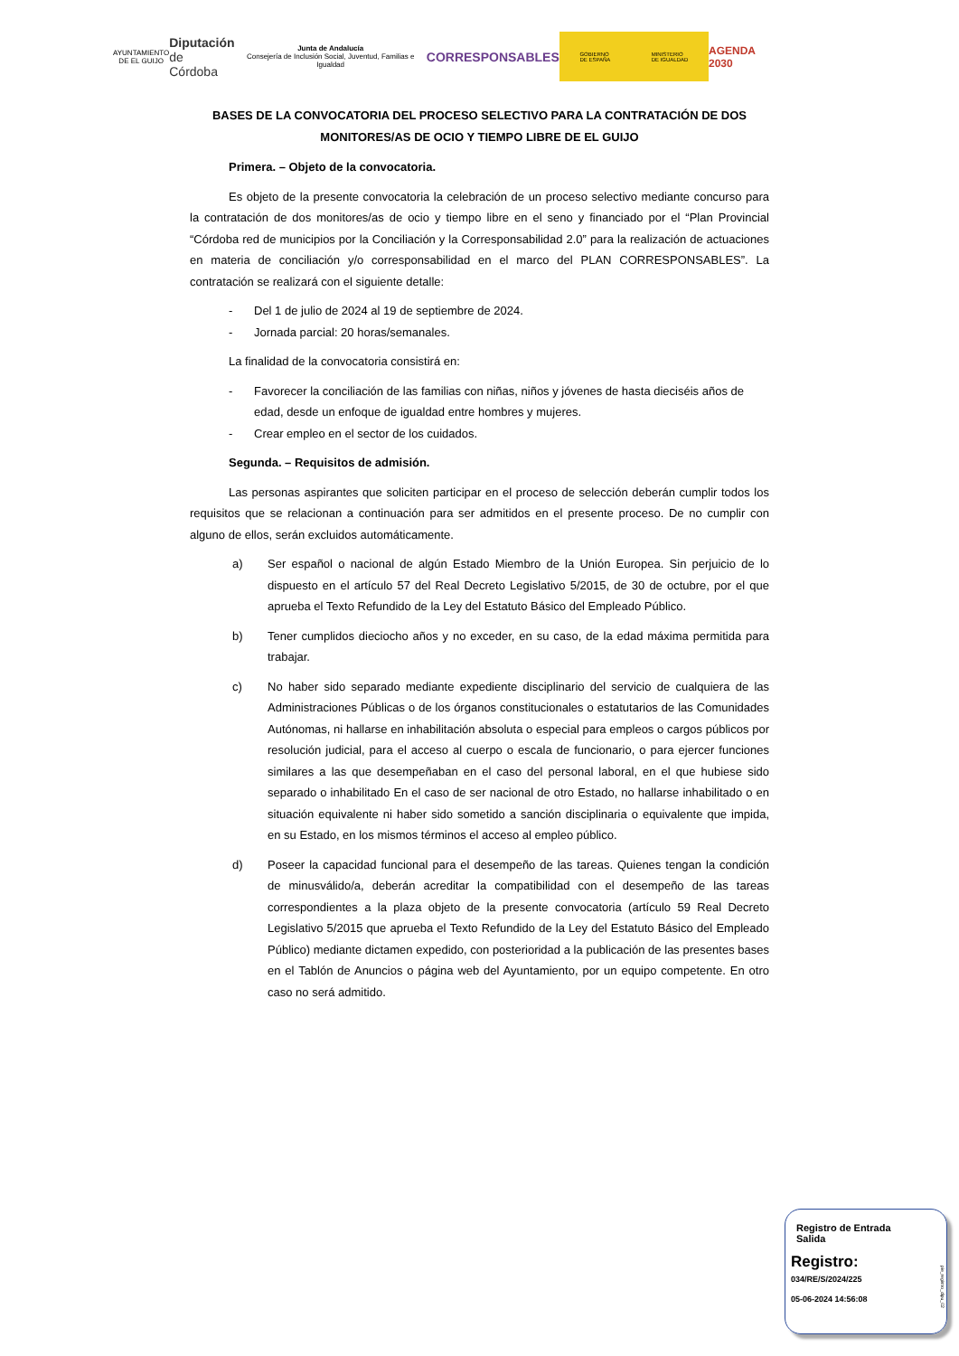AYUNTAMIENTO
DE EL GUIJO
Diputación
de Córdoba
Junta de Andalucía
Consejería de Inclusión Social, Juventud, Familias e Igualdad
CORRESPONSABLES
GOBIERNO
DE ESPAÑA MINISTERIO
DE IGUALDAD
AGENDA
2030
BASES DE LA CONVOCATORIA DEL PROCESO SELECTIVO PARA LA CONTRATACIÓN DE DOS MONITORES/AS DE OCIO Y TIEMPO LIBRE DE EL GUIJO
Primera. – Objeto de la convocatoria.
Es objeto de la presente convocatoria la celebración de un proceso selectivo mediante concurso para la contratación de dos monitores/as de ocio y tiempo libre en el seno y financiado por el “Plan Provincial “Córdoba red de municipios por la Conciliación y la Corresponsabilidad 2.0” para la realización de actuaciones en materia de conciliación y/o corresponsabilidad en el marco del PLAN CORRESPONSABLES”. La contratación se realizará con el siguiente detalle:
- Del 1 de julio de 2024 al 19 de septiembre de 2024.
- Jornada parcial: 20 horas/semanales.
La finalidad de la convocatoria consistirá en:
- Favorecer la conciliación de las familias con niñas, niños y jóvenes de hasta dieciséis años de edad, desde un enfoque de igualdad entre hombres y mujeres.
- Crear empleo en el sector de los cuidados.
Segunda. – Requisitos de admisión.
Las personas aspirantes que soliciten participar en el proceso de selección deberán cumplir todos los requisitos que se relacionan a continuación para ser admitidos en el presente proceso. De no cumplir con alguno de ellos, serán excluidos automáticamente.
a) Ser español o nacional de algún Estado Miembro de la Unión Europea. Sin perjuicio de lo dispuesto en el artículo 57 del Real Decreto Legislativo 5/2015, de 30 de octubre, por el que aprueba el Texto Refundido de la Ley del Estatuto Básico del Empleado Público.
b) Tener cumplidos dieciocho años y no exceder, en su caso, de la edad máxima permitida para trabajar.
c) No haber sido separado mediante expediente disciplinario del servicio de cualquiera de las Administraciones Públicas o de los órganos constitucionales o estatutarios de las Comunidades Autónomas, ni hallarse en inhabilitación absoluta o especial para empleos o cargos públicos por resolución judicial, para el acceso al cuerpo o escala de funcionario, o para ejercer funciones similares a las que desempeñaban en el caso del personal laboral, en el que hubiese sido separado o inhabilitado En el caso de ser nacional de otro Estado, no hallarse inhabilitado o en situación equivalente ni haber sido sometido a sanción disciplinaria o equivalente que impida, en su Estado, en los mismos términos el acceso al empleo público.
d) Poseer la capacidad funcional para el desempeño de las tareas. Quienes tengan la condición de minusválido/a, deberán acreditar la compatibilidad con el desempeño de las tareas correspondientes a la plaza objeto de la presente convocatoria (artículo 59 Real Decreto Legislativo 5/2015 que aprueba el Texto Refundido de la Ley del Estatuto Básico del Empleado Público) mediante dictamen expedido, con posterioridad a la publicación de las presentes bases en el Tablón de Anuncios o página web del Ayuntamiento, por un equipo competente. En otro caso no será admitido.
Registro de Entrada
Salida
Registro:
034/RE/S/2024/225
05-06-2024 14:56:08
pie_registro_dipu_02